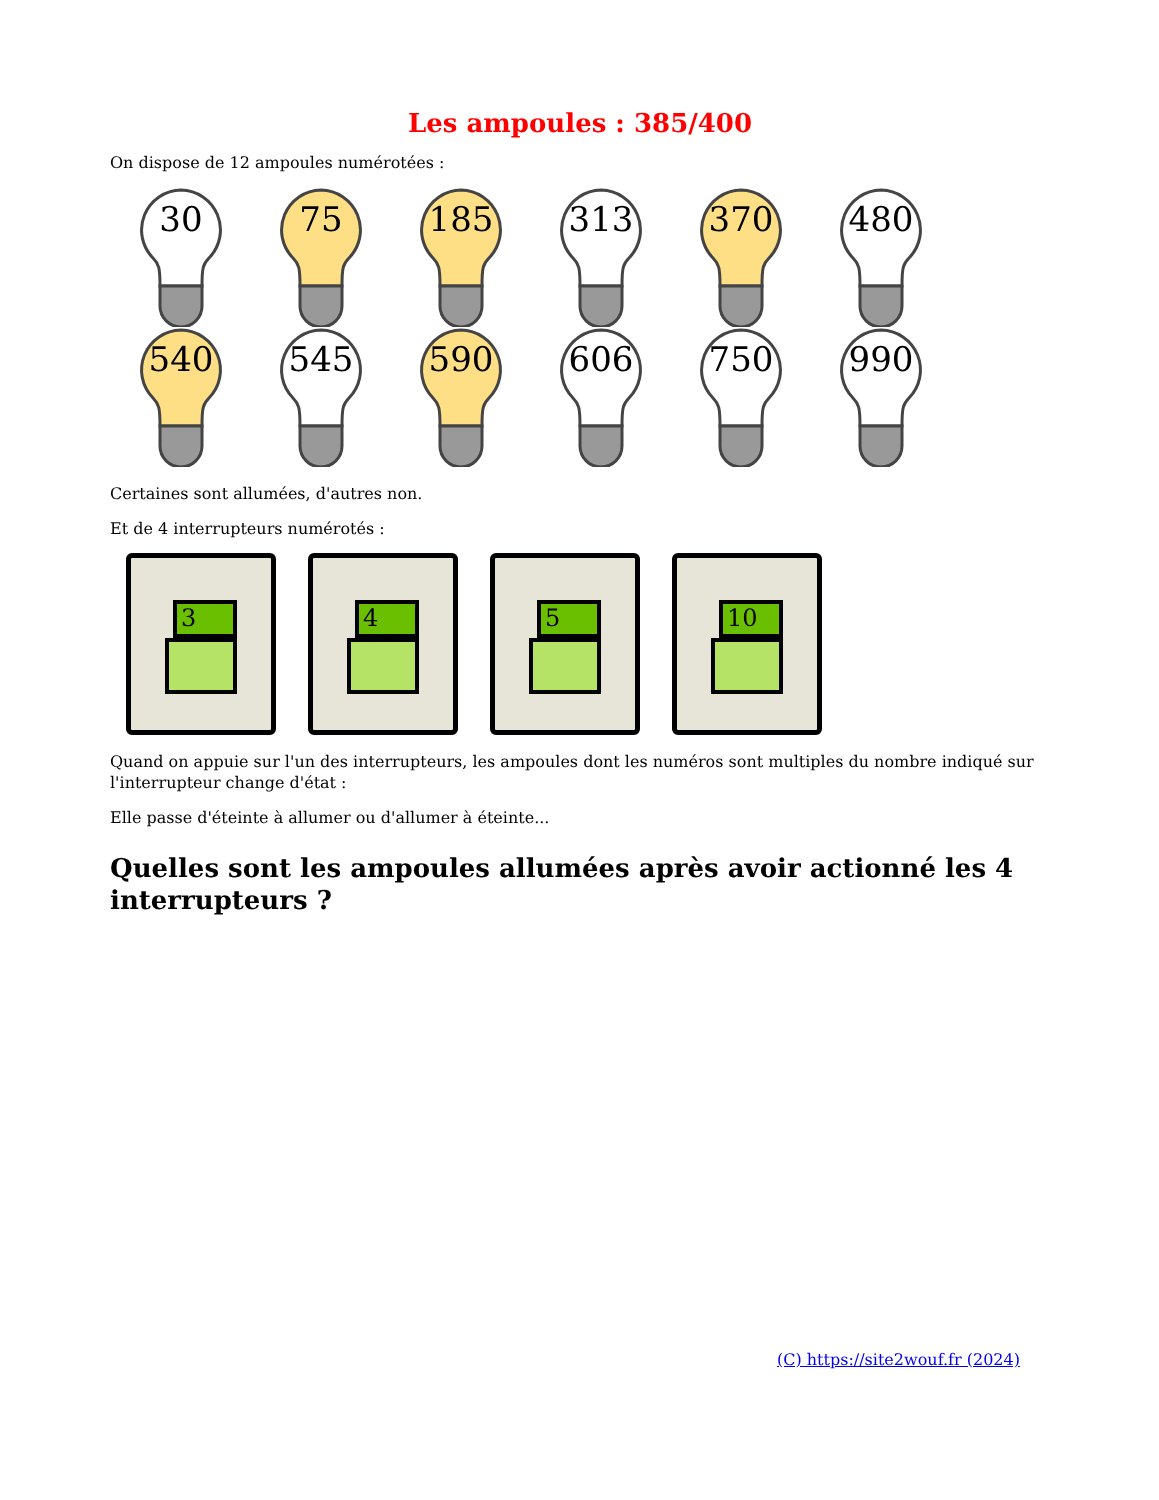Les ampoules : 385/400
On dispose de 12 ampoules numérotées :
30
75
185
313
370
480
540
545
590
606
750
990
Certaines sont allumées, d'autres non.
Et de 4 interrupteurs numérotés :
3
4
5
10
Quand on appuie sur l'un des interrupteurs, les ampoules dont les numéros sont multiples du nombre indiqué sur l'interrupteur change d'état :
Elle passe d'éteinte à allumer ou d'allumer à éteinte...
Quelles sont les ampoules allumées après avoir actionné les 4 interrupteurs ?
(C) https://site2wouf.fr (2024)